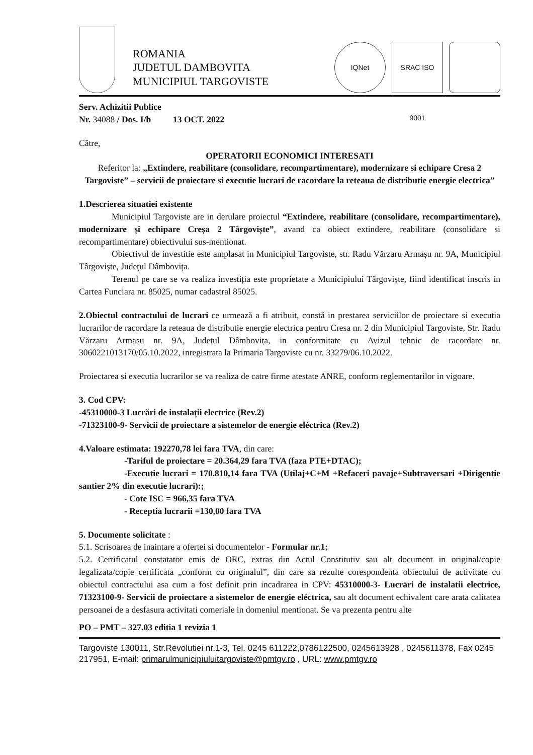ROMANIA
JUDETUL DAMBOVITA
MUNICIPIUL TARGOVISTE
IQNet
SRAC ISO 9001
Serv. Achizitii Publice
Nr. 34088 / Dos. I/b 13 OCT. 2022
Către,
OPERATORII ECONOMICI INTERESATI
Referitor la: „Extindere, reabilitare (consolidare, recompartimentare), modernizare si echipare Cresa 2 Targoviste” – servicii de proiectare si executie lucrari de racordare la reteaua de distributie energie electrica”
1.Descrierea situatiei existente
Municipiul Targoviste are in derulare proiectul “Extindere, reabilitare (consolidare, recompartimentare), modernizare și echipare Creșa 2 Târgoviște”, avand ca obiect extindere, reabilitare (consolidare si recompartimentare) obiectivului sus-mentionat.
Obiectivul de investitie este amplasat in Municipiul Targoviste, str. Radu Vărzaru Armașu nr. 9A, Municipiul Târgoviște, Județul Dâmbovița.
Terenul pe care se va realiza investiția este proprietate a Municipiului Târgoviște, fiind identificat inscris in Cartea Funciara nr. 85025, numar cadastral 85025.
2.Obiectul contractului de lucrari ce urmează a fi atribuit, constă in prestarea serviciilor de proiectare si executia lucrarilor de racordare la reteaua de distributie energie electrica pentru Cresa nr. 2 din Municipiul Targoviste, Str. Radu Vărzaru Armașu nr. 9A, Județul Dâmbovița, in conformitate cu Avizul tehnic de racordare nr. 3060221013170/05.10.2022, inregistrata la Primaria Targoviste cu nr. 33279/06.10.2022.
Proiectarea si executia lucrarilor se va realiza de catre firme atestate ANRE, conform reglementarilor in vigoare.
3. Cod CPV:
-45310000-3 Lucrări de instalații electrice (Rev.2)
-71323100-9- Servicii de proiectare a sistemelor de energie eléctrica (Rev.2)
4.Valoare estimata: 192270,78 lei fara TVA, din care:
-Tariful de proiectare = 20.364,29 fara TVA (faza PTE+DTAC);
-Executie lucrari = 170.810,14 fara TVA (Utilaj+C+M +Refaceri pavaje+Subtraversari +Dirigentie santier 2% din executie lucrari):;
- Cote ISC = 966,35 fara TVA
- Receptia lucrarii =130,00 fara TVA
5. Documente solicitate :
5.1. Scrisoarea de inaintare a ofertei si documentelor - Formular nr.1;
5.2. Certificatul constatator emis de ORC, extras din Actul Constitutiv sau alt document in original/copie legalizata/copie certificata „conform cu originalul”, din care sa rezulte corespondenta obiectului de activitate cu obiectul contractului asa cum a fost definit prin incadrarea in CPV: 45310000-3- Lucrări de instalatii electrice, 71323100-9- Servicii de proiectare a sistemelor de energie eléctrica, sau alt document echivalent care arata calitatea persoanei de a desfasura activitati comeriale in domeniul mentionat. Se va prezenta pentru alte
PO – PMT – 327.03 editia 1 revizia 1
Targoviste 130011, Str.Revolutiei nr.1-3, Tel. 0245 611222,0786122500, 0245613928 , 0245611378, Fax 0245 217951, E-mail: primarulmunicipiuluitargoviste@pmtgv.ro , URL: www.pmtgv.ro